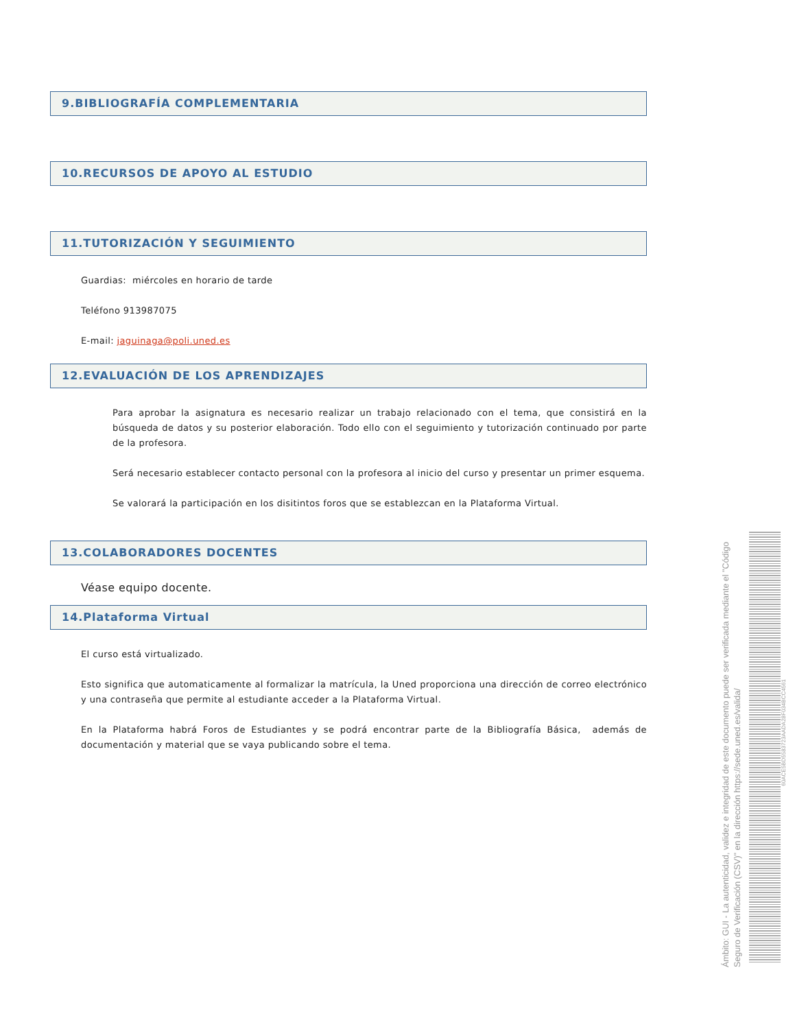9.BIBLIOGRAFÍA COMPLEMENTARIA
10.RECURSOS DE APOYO AL ESTUDIO
11.TUTORIZACIÓN Y SEGUIMIENTO
Guardias: miércoles en horario de tarde
Teléfono 913987075
E-mail: jaguinaga@poli.uned.es
12.EVALUACIÓN DE LOS APRENDIZAJES
Para aprobar la asignatura es necesario realizar un trabajo relacionado con el tema, que consistirá en la búsqueda de datos y su posterior elaboración. Todo ello con el seguimiento y tutorización continuado por parte de la profesora.
Será necesario establecer contacto personal con la profesora al inicio del curso y presentar un primer esquema.
Se valorará la participación en los disitintos foros que se establezcan en la Plataforma Virtual.
13.COLABORADORES DOCENTES
Véase equipo docente.
14.Plataforma Virtual
El curso está virtualizado.
Esto significa que automaticamente al formalizar la matrícula, la Uned proporciona una dirección de correo electrónico y una contraseña que permite al estudiante acceder a la Plataforma Virtual.
En la Plataforma habrá Foros de Estudiantes y se podrá encontrar parte de la Bibliografía Básica, además de documentación y material que se vaya publicando sobre el tema.
Ámbito: GUI - La autenticidad, validez e integridad de este documento puede ser verificada mediante el "Código Seguro de Verificación (CSV)" en la dirección https://sede.uned.es/valida/
60ACE5BD5583723AADA28F034BCC4561